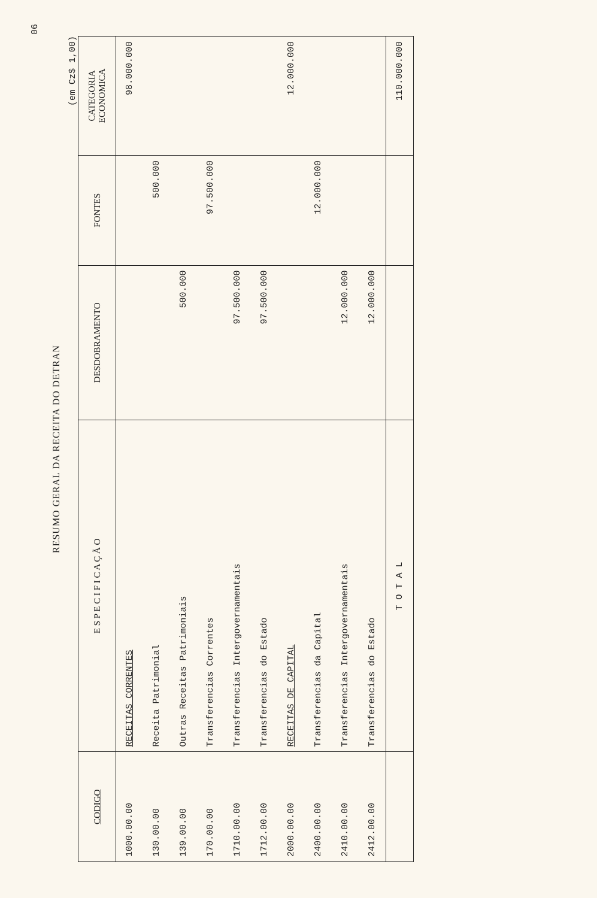06
RESUMO GERAL DA RECEITA DO DETRAN
(em Cz$ 1,00)
| CODIGO | E S P E C I F I C A Ç Ã O | DESDOBRAMENTO | FONTES | CATEGORIA ECONOMICA |
| --- | --- | --- | --- | --- |
| 1000.00.00 | RECEITAS CORRENTES | | | 98.000.000 |
| 130.00.00 | Receita Patrimonial | | 500.000 | |
| 139.00.00 | Outras Receitas Patrimoniais | 500.000 | | |
| 170.00.00 | Transferencias Correntes | | 97.500.000 | |
| 1710.00.00 | Transferencias Intergovernamentais | 97.500.000 | | |
| 1712.00.00 | Transferencias do Estado | 97.500.000 | | |
| 2000.00.00 | RECEITAS DE CAPITAL | | | 12.000.000 |
| 2400.00.00 | Transferencias da Capital | | 12.000.000 | |
| 2410.00.00 | Transferencias Intergovernamentais | 12.000.000 | | |
| 2412.00.00 | Transferencias do Estado | 12.000.000 | | |
| | T O T A L | | | 110.000.000 |